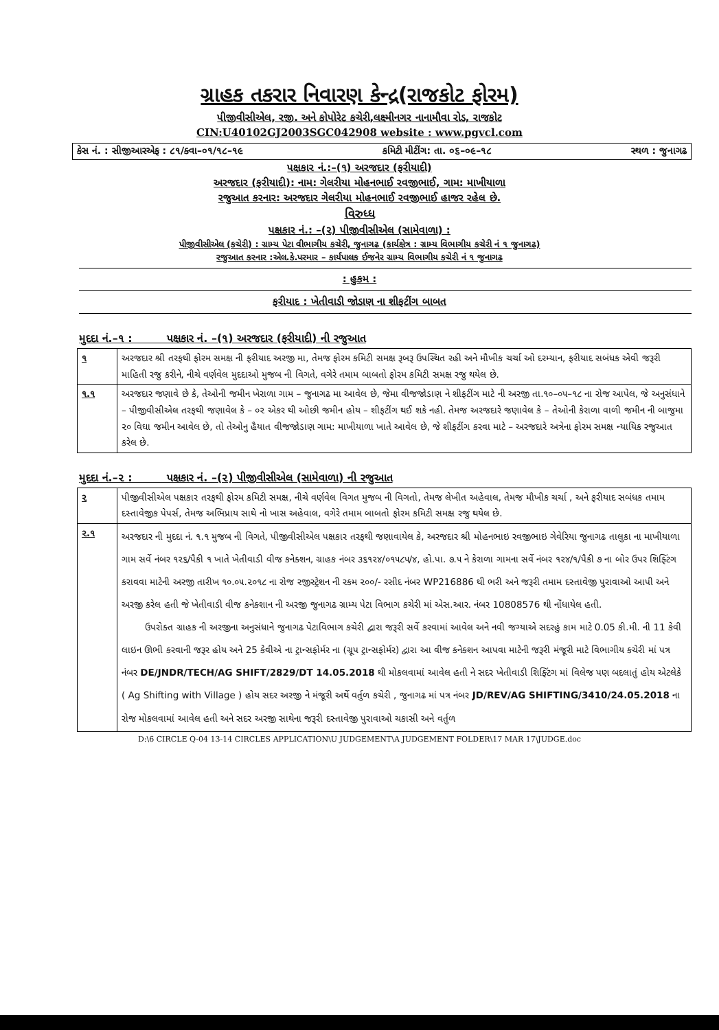ગ્રાહક તકરાર નિવારણ કેન્દ્ર(રાજકોટ ફોરમ)
પીજીવીસીએલ, રજી. અને કોપોરેટ કચેરી,લક્ષ્મીનગર નાનામૌવા રોડ, રાજકોટ
CIN:U40102GJ2003SGC042908 website : www.pgvcl.com
કેસ નં. : સીજીઆરએફ : ૮૧/ક્વા–૦૧/૧૮–૧૯ કમિટી મીટીંગ: તા. ૦૬–૦૯–૧૮ સ્થળ : જુનાગઢ
પક્ષકાર નં.:–(૧) અરજદાર (ફરીયાદી)
અરજદાર (ફરીયાદી): નામ: ગેલરીયા મોહનભાઈ રવજીભાઈ, ગામ: માખીયાળા
રજુઆત કરનાર: અરજદાર ગેલરીયા મોહનભાઈ રવજીભાઈ હાજર રહેલ છે.
વિરુધ્ધ
પક્ષકાર નં.: –(૨) પીજીવીસીએલ (સામેવાળા) :
પીજીવીસીએલ (કચેરી) : ગ્રામ્ય પેટા વીભાગીય કચેરી, જુનાગઢ (કાર્યક્ષેત્ર : ગ્રામ્ય વિભાગીય કચેરી નં ૧ જુનાગઢ)
રજુઆત કરનાર :એલ.કે.પરમાર – કાર્યપાલક ઈજનેર ગ્રામ્ય વિભાગીય કચેરી નં ૧ જુનાગઢ
: હુકમ :
ફરીયાદ : ખેતીવાડી જોડાણ ના શીફટીંગ બાબત
મુદદા નં.–૧ : પક્ષકાર નં. –(૧) અરજદાર (ફરીયાદી) ની રજુઆત
| ૧ | અરજદાર શ્રી તરફથી ફોરમ સમક્ષ ની ફરીયાદ અરજી મા, તેમજ ફોરમ કમિટી સમક્ષ રૂબરૂ ઉપસ્થિત રહી અને મૌખીક ચર્ચા ઓ દરમ્યાન, ફરીયાદ સબંધક એવી જરૂરી માહિતી રજુ કરીને, નીચે વર્ણવેલ મુદદાઓ મુજબ ની વિગતે, વગેરે તમામ બાબતો ફોરમ કમિટી સમક્ષ રજુ થયેલ છે. |
| ૧.૧ | અરજદાર જણાવે છે કે, તેઓની જમીન ખેરાળા ગામ – જુનાગઢ મા આવેલ છે, જેમા વીજજોડાણ ને શીફટીંગ માટે ની અરજી તા.૧૦–૦૫–૧૮ ના રોજ આપેલ, જે અનુસંધાને – પીજીવીસીએલ તરફથી જણાવેલ કે – ૦૨ એકર થી ઓછી જમીન હોય – શીફટીંગ થઈ શકે નહી. તેમજ અરજદારે જણાવેલ કે – તેઓની કેરાળા વાળી જમીન ની બાજુમા ૨૦ વિઘા જમીન આવેલ છે, તો તેઓનુ હૈયાત વીજજોડાણ ગામ: માખીયાળા ખાતે આવેલ છે, જે શીફટીંગ કરવા માટે – અરજદારે અત્રેના ફોરમ સમક્ષ ન્યાયિક રજુઆત કરેલ છે. |
મુદદા નં.–૨ : પક્ષકાર નં. –(૨) પીજીવીસીએલ (સામેવાળા) ની રજુઆત
| ૨ | પીજીવીસીએલ પક્ષકાર તરફથી ફોરમ કમિટી સમક્ષ, નીચે વર્ણવેલ વિગત મુજબ ની વિગતો, તેમજ લેખીત અહેવાલ, તેમજ મૌખીક ચર્ચા , અને ફરીયાદ સબંધક તમામ દસ્તાવેજીક પેપર્સ, તેમજ અભિપ્રાય સાથે નો ખાસ અહેવાલ, વગેરે તમામ બાબતો ફોરમ કમિટી સમક્ષ રજુ થયેલ છે. |
| ૨.૧ | અરજદાર ની મુદદા નં. ૧.૧ મુજબ ની વિગતે, પીજીવીસીએલ પક્ષકાર તરફથી જણાવાયેલ કે, અરજદાર શ્રી મોહનભાઇ રવજીભાઇ ગેવેરિયા જુનાગઢ તાલુકા ના માખીયાળા ગામ સર્વે નંબર ૧૨૬/પૈકી ૧ ખાતે ખેતીવાડી વીજ કનેક્શન, ગ્રાહક નંબર ૩૬૧૨૪/૦૧૫૮૫/૪, હો.પા. ૭.૫ ને કેરાળા ગામના સર્વે નંબર ૧૨૪/૧/પૈકી ૭ ના બોર ઉપર શિફ્ટિંગ કરાવવા માટેની અરજી તારીખ ૧૦.૦૫.૨૦૧૮ ના રોજ રજીસ્ટ્રેશન ની રકમ ૨૦૦/- રસીદ નંબર WP216886 થી ભરી અને જરૂરી તમામ દસ્તાવેજી પુરાવાઓ આપી અને અરજી કરેલ હતી જે ખેતીવાડી વીજ કનેક્શાન ની અરજી જુનાગઢ ગ્રામ્ય પેટા વિભાગ કચેરી માં એસ.આર. નંબર 10808576 થી નોંધાયેલ હતી. ઉપરોક્ત ગ્રાહક ની અરજીના અનુસંધાને જુનાગઢ પેટાવિભાગ કચેરી દ્વારા જરૂરી સર્વે કરવામાં આવેલ અને નવી જગ્યાએ સદરહું કામ માટે 0.05 કી.મી. ની 11 કેવી લાઇન ઊભી કરવાની જરૂર હોય અને 25 કેવીએ ના ટ્રાન્સફોર્મર ના (ગ્રૂપ ટ્રાન્સફોર્મર) દ્વારા આ વીજ કનેક્શન આપવા માટેની જરૂરી મંજૂરી માટે વિભાગીય કચેરી માં પત્ર નંબર DE/JNDR/TECH/AG SHIFT/2829/DT 14.05.2018 થી મોકલવામાં આવેલ હતી ને સદર ખેતીવાડી શિફ્ટિંગ માં વિલેજ પણ બદલાતું હોય એટલેકે ( Ag Shifting with Village ) હોય સદર અરજી ને મંજૂરી અર્થે વર્તુળ કચેરી , જુનાગઢ માં પત્ર નંબર JD/REV/AG SHIFTING/3410/24.05.2018 ના રોજ મોકલવામાં આવેલ હતી અને સદર અરજી સાથેના જરૂરી દસ્તાવેજી પુરાવાઓ ચકાસી અને વર્તુળ |
D:\6 CIRCLE Q-04 13-14 CIRCLES APPLICATION\U JUDGEMENT\A JUDGEMENT FOLDER\17 MAR 17\JUDGE.doc